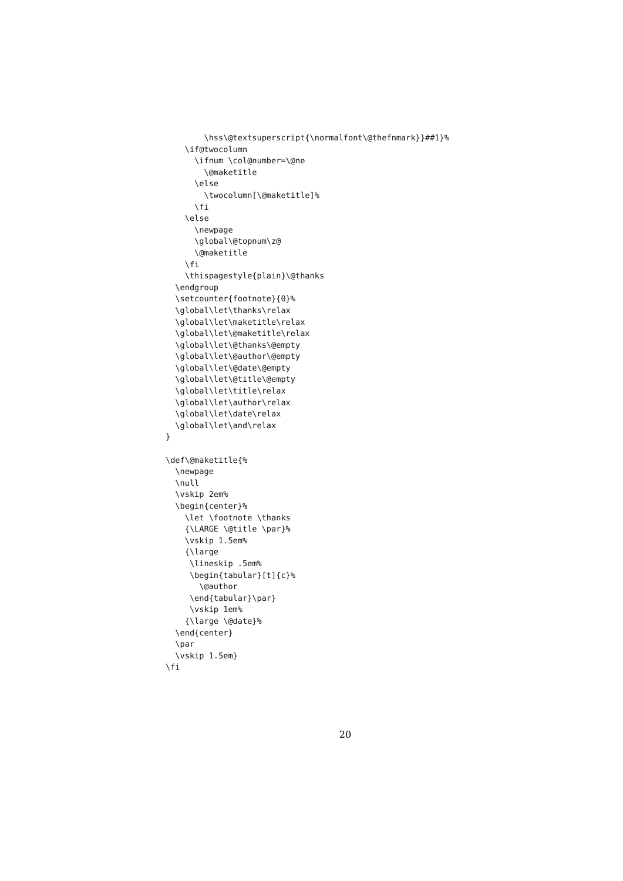\hss\@textsuperscript{\normalfont\@thefnmark}}##1}%
    \if@twocolumn
      \ifnum \col@number=\@ne
        \@maketitle
      \else
        \twocolumn[\@maketitle]%
      \fi
    \else
      \newpage
      \global\@topnum\z@
      \@maketitle
    \fi
    \thispagestyle{plain}\@thanks
  \endgroup
  \setcounter{footnote}{0}%
  \global\let\thanks\relax
  \global\let\maketitle\relax
  \global\let\@maketitle\relax
  \global\let\@thanks\@empty
  \global\let\@author\@empty
  \global\let\@date\@empty
  \global\let\@title\@empty
  \global\let\title\relax
  \global\let\author\relax
  \global\let\date\relax
  \global\let\and\relax
}

\def\@maketitle{%
  \newpage
  \null
  \vskip 2em%
  \begin{center}%
    \let \footnote \thanks
    {\LARGE \@title \par}%
    \vskip 1.5em%
    {\large
     \lineskip .5em%
     \begin{tabular}[t]{c}%
       \@author
     \end{tabular}\par}
     \vskip 1em%
    {\large \@date}%
  \end{center}
  \par
  \vskip 1.5em}
\fi
20